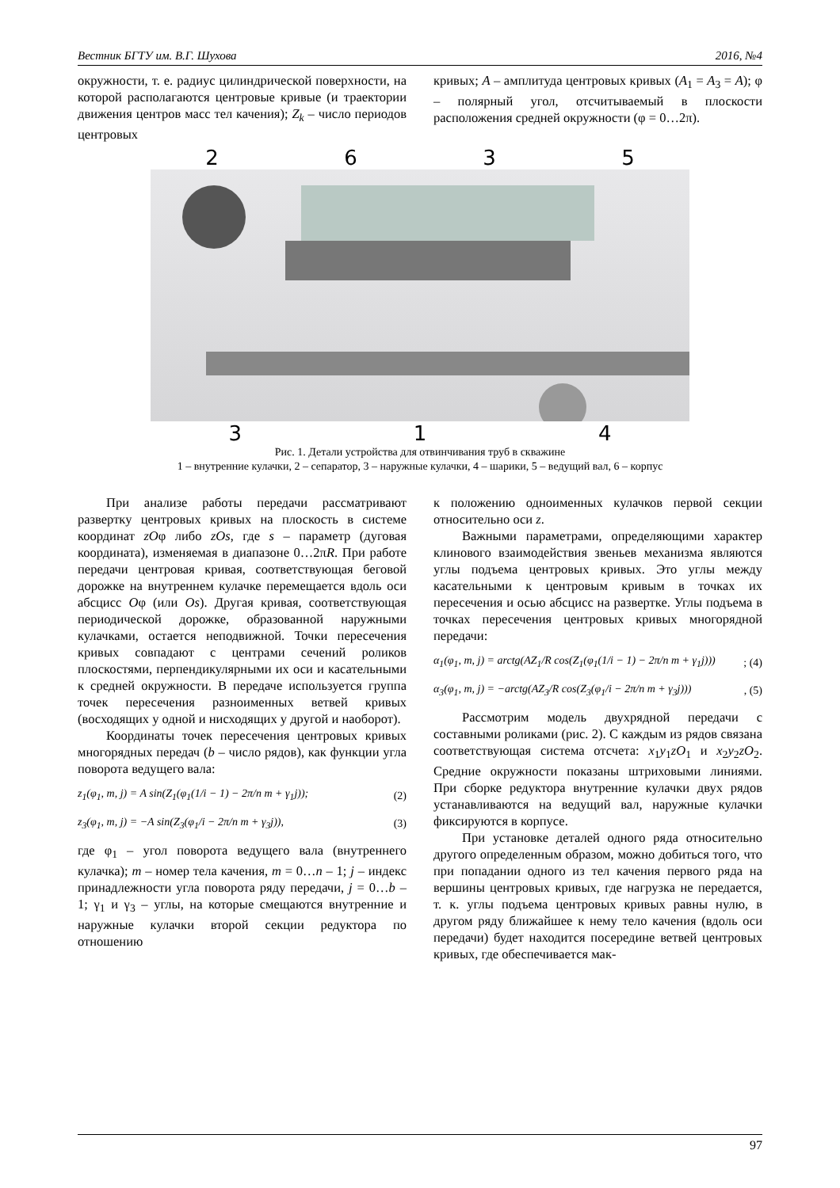Вестник БГТУ им. В.Г. Шухова 2016, №4
окружности, т. е. радиус цилиндрической поверхности, на которой располагаются центровые кривые (и траектории движения центров масс тел качения); Z<sub>k</sub> – число периодов центровых
кривых; A – амплитуда центровых кривых (A<sub>1</sub> = A<sub>3</sub> = A); φ – полярный угол, отсчитываемый в плоскости расположения средней окружности (φ = 0…2π).
2635
314
Рис. 1. Детали устройства для отвинчивания труб в скважине
1 – внутренние кулачки, 2 – сепаратор, 3 – наружные кулачки, 4 – шарики, 5 – ведущий вал, 6 – корпус
При анализе работы передачи рассматривают развертку центровых кривых на плоскость в системе координат zOφ либо zOs, где s – параметр (дуговая координата), изменяемая в диапазоне 0…2πR. При работе передачи центровая кривая, соответствующая беговой дорожке на внутреннем кулачке перемещается вдоль оси абсцисс Oφ (или Os). Другая кривая, соответствующая периодической дорожке, образованной наружными кулачками, остается неподвижной. Точки пересечения кривых совпадают с центрами сечений роликов плоскостями, перпендикулярными их оси и касательными к средней окружности. В передаче используется группа точек пересечения разноименных ветвей кривых (восходящих у одной и нисходящих у другой и наоборот).
Координаты точек пересечения центровых кривых многорядных передач (b – число рядов), как функции угла поворота ведущего вала:
z<sub>1</sub>(φ<sub>1</sub>, m, j) = A sin(Z<sub>1</sub>(φ<sub>1</sub>(1/i − 1) − 2π/n m + γ<sub>1</sub>j)); (2)
z<sub>3</sub>(φ<sub>1</sub>, m, j) = −A sin(Z<sub>3</sub>(φ<sub>1</sub>/i − 2π/n m + γ<sub>3</sub>j)), (3)
где φ<sub>1</sub> – угол поворота ведущего вала (внутреннего кулачка); m – номер тела качения, m = 0…n – 1; j – индекс принадлежности угла поворота ряду передачи, j = 0…b – 1; γ<sub>1</sub> и γ<sub>3</sub> – углы, на которые смещаются внутренние и наружные кулачки второй секции редуктора по отношению
к положению одноименных кулачков первой секции относительно оси z.
Важными параметрами, определяющими характер клинового взаимодействия звеньев механизма являются углы подъема центровых кривых. Это углы между касательными к центровым кривым в точках их пересечения и осью абсцисс на развертке. Углы подъема в точках пересечения центровых кривых многорядной передачи:
α<sub>1</sub>(φ<sub>1</sub>, m, j) = arctg(AZ<sub>1</sub>/R cos(Z<sub>1</sub>(φ<sub>1</sub>(1/i − 1) − 2π/n m + γ<sub>1</sub>j))); (4)
α<sub>3</sub>(φ<sub>1</sub>, m, j) = −arctg(AZ<sub>3</sub>/R cos(Z<sub>3</sub>(φ<sub>1</sub>/i − 2π/n m + γ<sub>3</sub>j))), (5)
Рассмотрим модель двухрядной передачи с составными роликами (рис. 2). С каждым из рядов связана соответствующая система отсчета: x<sub>1</sub>y<sub>1</sub>zO<sub>1</sub> и x<sub>2</sub>y<sub>2</sub>zO<sub>2</sub>. Средние окружности показаны штриховыми линиями. При сборке редуктора внутренние кулачки двух рядов устанавливаются на ведущий вал, наружные кулачки фиксируются в корпусе.
При установке деталей одного ряда относительно другого определенным образом, можно добиться того, что при попадании одного из тел качения первого ряда на вершины центровых кривых, где нагрузка не передается, т. к. углы подъема центровых кривых равны нулю, в другом ряду ближайшее к нему тело качения (вдоль оси передачи) будет находится посередине ветвей центровых кривых, где обеспечивается мак-
97